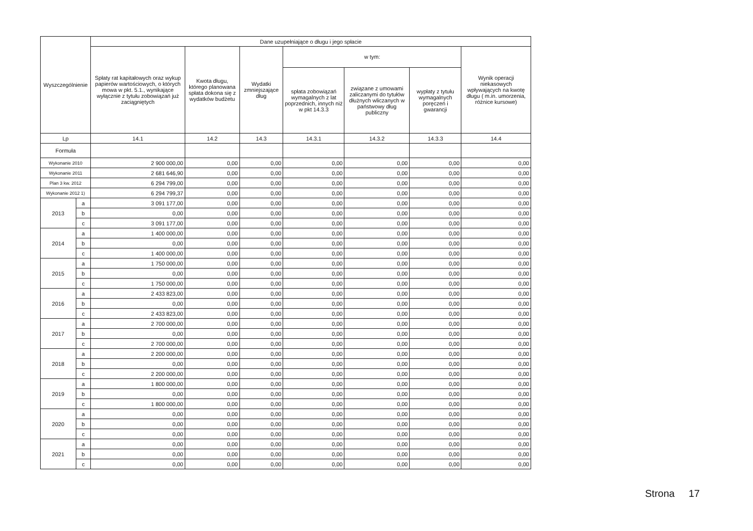| Wyszczególnienie | | Dane uzupełniające o długu i jego spłacie | | | | | | |
| --- | --- | --- | --- | --- | --- | --- | --- | --- |
| | | Spłaty rat kapitałowych oraz wykup papierów wartościowych, o których mowa w pkt. 5.1., wynikające wyłącznie z tytułu zobowiązań już zaciągniętych | Kwota długu, którego planowana spłata dokona się z wydatków budżetu | Wydatki zmniejszające dług | w tym: | | | Wynik operacji niekasowych wpływających na kwotę długu ( m.in. umorzenia, różnice kursowe) |
| | | | | | spłata zobowiązań wymagalnych z lat poprzednich, innych niż w pkt 14.3.3 | związane z umowami zaliczanymi do tytułów dłużnych wliczanych w państwowy dług publiczny | wypłaty z tytułu wymagalnych poręczeń i gwarancji | |
| Lp | | 14.1 | 14.2 | 14.3 | 14.3.1 | 14.3.2 | 14.3.3 | 14.4 |
| Formuła | | | | | | | | |
| Wykonanie 2010 | | 2 900 000,00 | 0,00 | 0,00 | 0,00 | 0,00 | 0,00 | 0,00 |
| Wykonanie 2011 | | 2 681 646,90 | 0,00 | 0,00 | 0,00 | 0,00 | 0,00 | 0,00 |
| Plan 3 kw. 2012 | | 6 294 799,00 | 0,00 | 0,00 | 0,00 | 0,00 | 0,00 | 0,00 |
| Wykonanie 2012 1) | | 6 294 799,37 | 0,00 | 0,00 | 0,00 | 0,00 | 0,00 | 0,00 |
| 2013 | a | 3 091 177,00 | 0,00 | 0,00 | 0,00 | 0,00 | 0,00 | 0,00 |
| | b | 0,00 | 0,00 | 0,00 | 0,00 | 0,00 | 0,00 | 0,00 |
| | c | 3 091 177,00 | 0,00 | 0,00 | 0,00 | 0,00 | 0,00 | 0,00 |
| 2014 | a | 1 400 000,00 | 0,00 | 0,00 | 0,00 | 0,00 | 0,00 | 0,00 |
| | b | 0,00 | 0,00 | 0,00 | 0,00 | 0,00 | 0,00 | 0,00 |
| | c | 1 400 000,00 | 0,00 | 0,00 | 0,00 | 0,00 | 0,00 | 0,00 |
| 2015 | a | 1 750 000,00 | 0,00 | 0,00 | 0,00 | 0,00 | 0,00 | 0,00 |
| | b | 0,00 | 0,00 | 0,00 | 0,00 | 0,00 | 0,00 | 0,00 |
| | c | 1 750 000,00 | 0,00 | 0,00 | 0,00 | 0,00 | 0,00 | 0,00 |
| 2016 | a | 2 433 823,00 | 0,00 | 0,00 | 0,00 | 0,00 | 0,00 | 0,00 |
| | b | 0,00 | 0,00 | 0,00 | 0,00 | 0,00 | 0,00 | 0,00 |
| | c | 2 433 823,00 | 0,00 | 0,00 | 0,00 | 0,00 | 0,00 | 0,00 |
| 2017 | a | 2 700 000,00 | 0,00 | 0,00 | 0,00 | 0,00 | 0,00 | 0,00 |
| | b | 0,00 | 0,00 | 0,00 | 0,00 | 0,00 | 0,00 | 0,00 |
| | c | 2 700 000,00 | 0,00 | 0,00 | 0,00 | 0,00 | 0,00 | 0,00 |
| 2018 | a | 2 200 000,00 | 0,00 | 0,00 | 0,00 | 0,00 | 0,00 | 0,00 |
| | b | 0,00 | 0,00 | 0,00 | 0,00 | 0,00 | 0,00 | 0,00 |
| | c | 2 200 000,00 | 0,00 | 0,00 | 0,00 | 0,00 | 0,00 | 0,00 |
| 2019 | a | 1 800 000,00 | 0,00 | 0,00 | 0,00 | 0,00 | 0,00 | 0,00 |
| | b | 0,00 | 0,00 | 0,00 | 0,00 | 0,00 | 0,00 | 0,00 |
| | c | 1 800 000,00 | 0,00 | 0,00 | 0,00 | 0,00 | 0,00 | 0,00 |
| 2020 | a | 0,00 | 0,00 | 0,00 | 0,00 | 0,00 | 0,00 | 0,00 |
| | b | 0,00 | 0,00 | 0,00 | 0,00 | 0,00 | 0,00 | 0,00 |
| | c | 0,00 | 0,00 | 0,00 | 0,00 | 0,00 | 0,00 | 0,00 |
| 2021 | a | 0,00 | 0,00 | 0,00 | 0,00 | 0,00 | 0,00 | 0,00 |
| | b | 0,00 | 0,00 | 0,00 | 0,00 | 0,00 | 0,00 | 0,00 |
| | c | 0,00 | 0,00 | 0,00 | 0,00 | 0,00 | 0,00 | 0,00 |
Strona 17